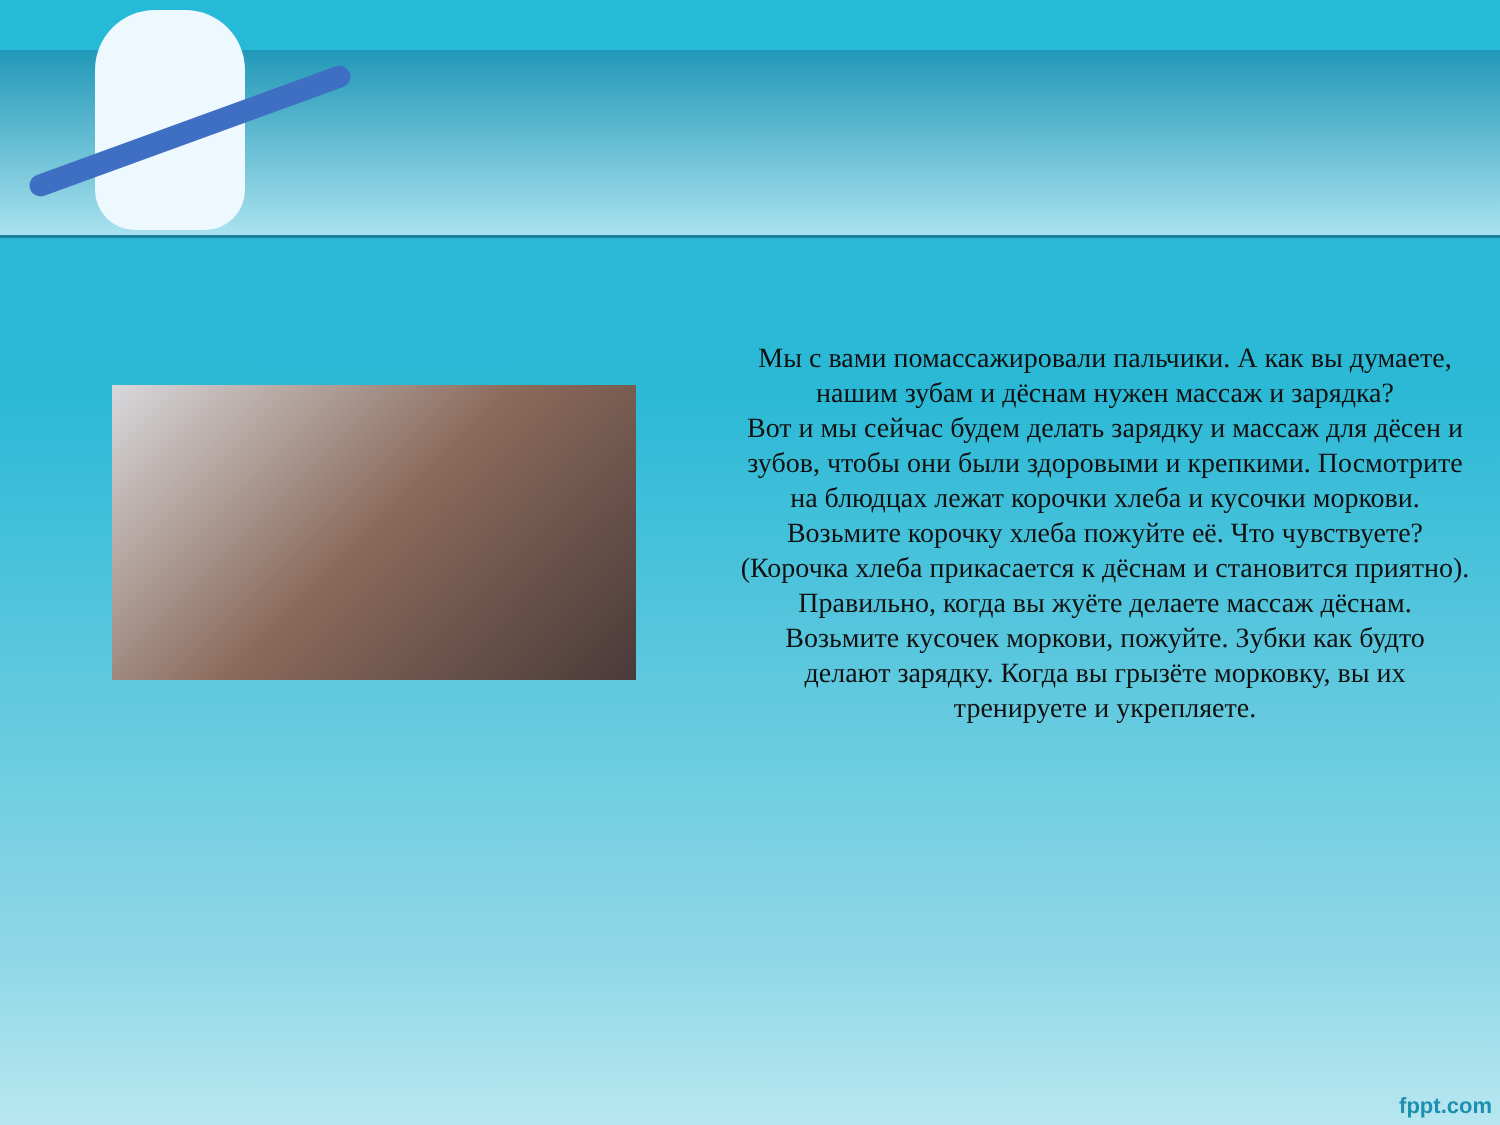Мы с вами помассажировали пальчики. А как вы думаете, нашим зубам и дёснам нужен массаж и зарядка?
Вот и мы сейчас будем делать зарядку и массаж для дёсен и зубов, чтобы они были здоровыми и крепкими. Посмотрите на блюдцах лежат корочки хлеба и кусочки моркови. Возьмите корочку хлеба пожуйте её. Что чувствуете? (Корочка хлеба прикасается к дёснам и становится приятно). Правильно, когда вы жуёте делаете массаж дёснам. Возьмите кусочек моркови, пожуйте. Зубки как будто делают зарядку. Когда вы грызёте морковку, вы их тренируете и укрепляете.
fppt.com